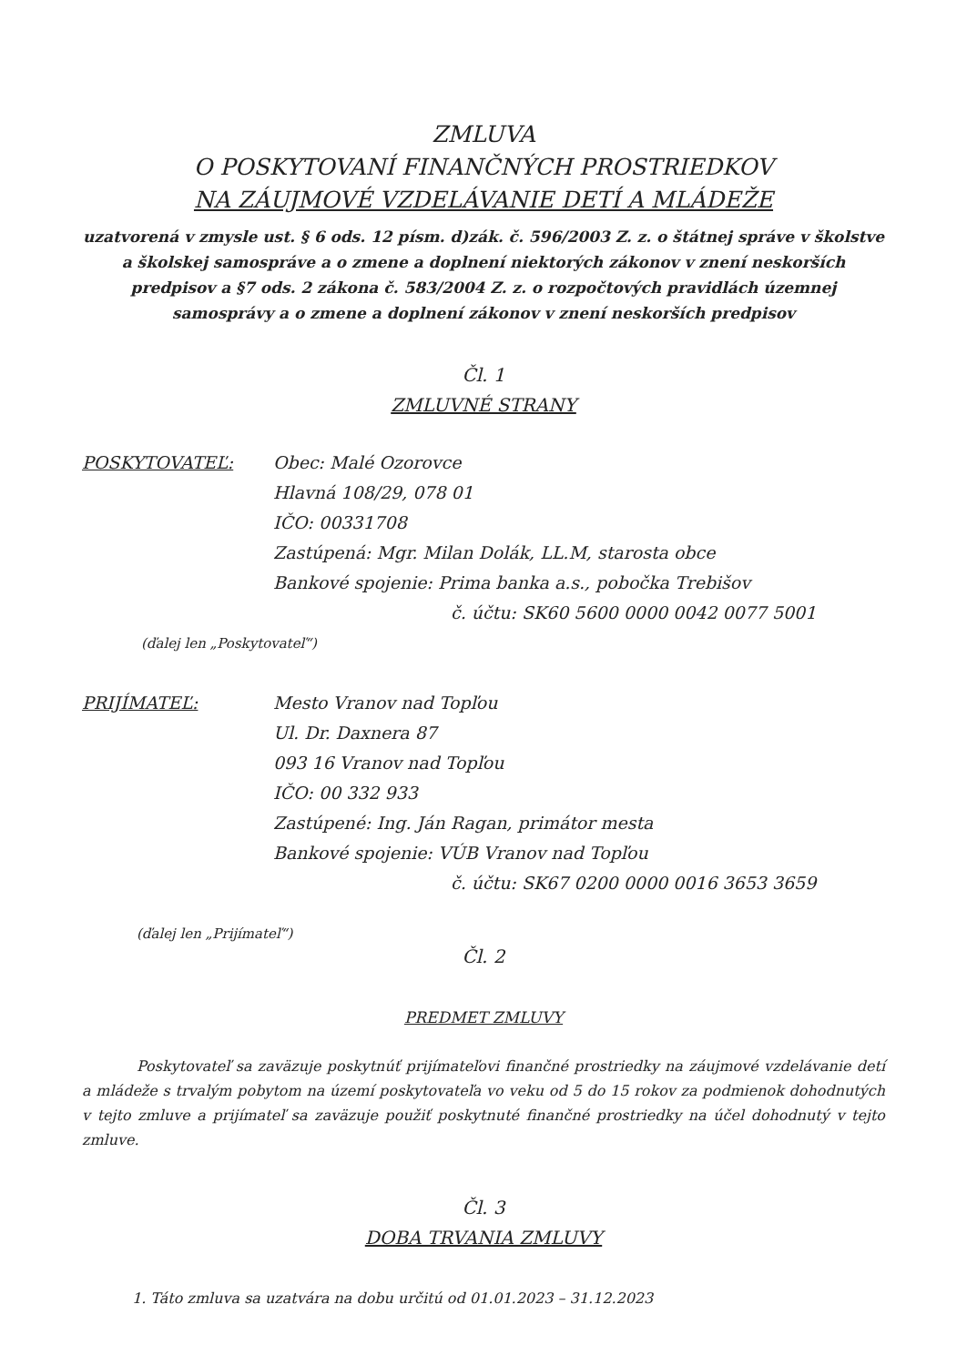ZMLUVA
O POSKYTOVANÍ FINANČNÝCH PROSTRIEDKOV
NA ZÁUJMOVÉ VZDELÁVANIE DETÍ A MLÁDEŽE
uzatvorená v zmysle ust. § 6 ods. 12 písm. d)zák. č. 596/2003 Z. z. o štátnej správe v školstve a školskej samospráve a o zmene a doplnení niektorých zákonov v znení neskorších predpisov a §7 ods. 2 zákona č. 583/2004 Z. z. o rozpočtových pravidlách územnej samosprávy a o zmene a doplnení zákonov v znení neskorších predpisov
Čl. 1
ZMLUVNÉ STRANY
POSKYTOVATEĽ: Obec: Malé Ozorovce
Hlavná 108/29, 078 01
IČO: 00331708
Zastúpená: Mgr. Milan Dolák, LL.M, starosta obce
Bankové spojenie: Prima banka a.s., pobočka Trebišov
č. účtu: SK60 5600 0000 0042 0077 5001
(ďalej len „Poskytovateľ“)
PRIJÍMATEĽ: Mesto Vranov nad Topľou
Ul. Dr. Daxnera 87
093 16 Vranov nad Topľou
IČO: 00 332 933
Zastúpené: Ing. Ján Ragan, primátor mesta
Bankové spojenie: VÚB Vranov nad Topľou
č. účtu: SK67 0200 0000 0016 3653 3659
(ďalej len „Prijímateľ“)
Čl. 2
PREDMET ZMLUVY
Poskytovateľ sa zaväzuje poskytnúť prijímateľovi finančné prostriedky na záujmové vzdelávanie detí a mládeže s trvalým pobytom na území poskytovateľa vo veku od 5 do 15 rokov za podmienok dohodnutých v tejto zmluve a prijímateľ sa zaväzuje použiť poskytnuté finančné prostriedky na účel dohodnutý v tejto zmluve.
Čl. 3
DOBA TRVANIA ZMLUVY
1. Táto zmluva sa uzatvára na dobu určitú od 01.01.2023 – 31.12.2023